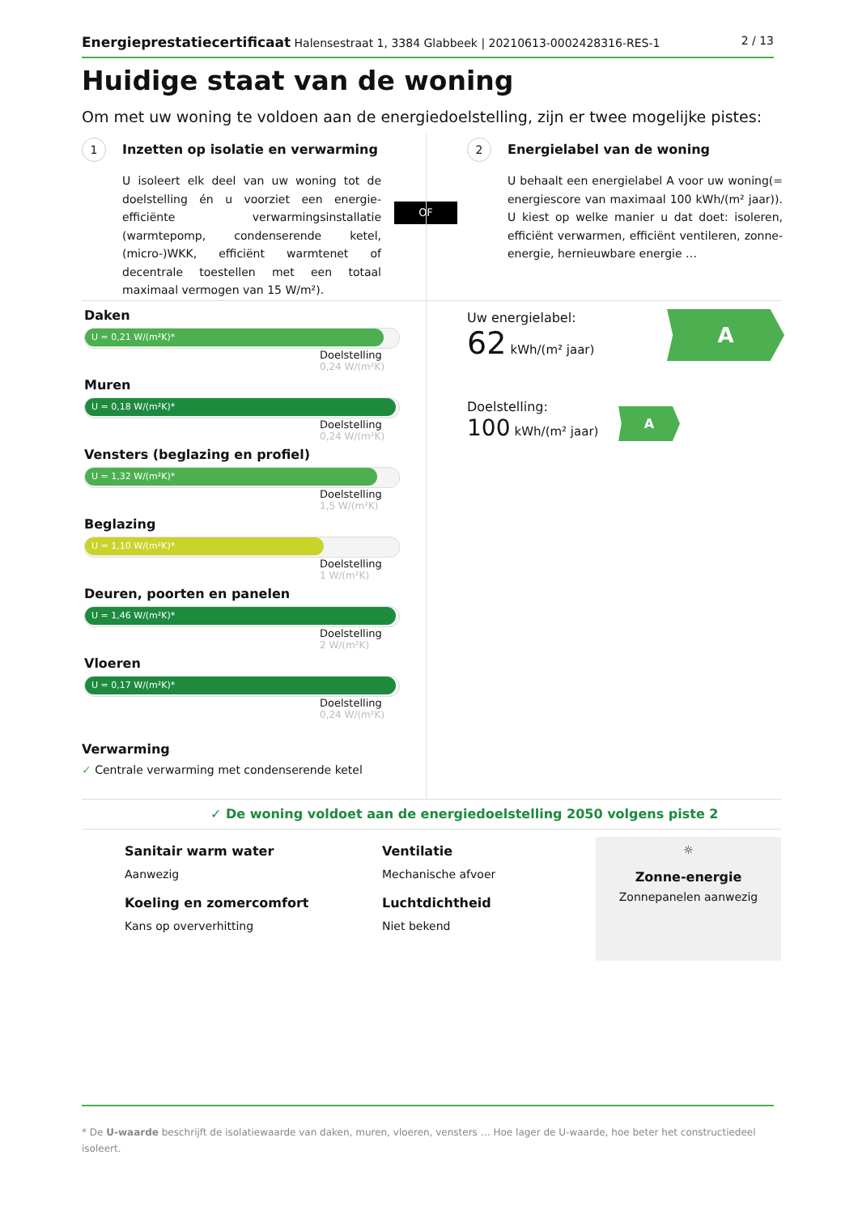Energieprestatiecertificaat Halensestraat 1, 3384 Glabbeek | 20210613-0002428316-RES-1 2 / 13
Huidige staat van de woning
Om met uw woning te voldoen aan de energiedoelstelling, zijn er twee mogelijke pistes:
1 Inzetten op isolatie en verwarming
U isoleert elk deel van uw woning tot de doelstelling én u voorziet een energie-efficiënte verwarmingsinstallatie (warmtepomp, condenserende ketel, (micro-)WKK, efficiënt warmtenet of decentrale toestellen met een totaal maximaal vermogen van 15 W/m²).
OF
2 Energielabel van de woning
U behaalt een energielabel A voor uw woning(= energiescore van maximaal 100 kWh/(m² jaar)). U kiest op welke manier u dat doet: isoleren, efficiënt verwarmen, efficiënt ventileren, zonne-energie, hernieuwbare energie …
Daken
U = 0,21 W/(m²K)*
Doelstelling
0,24 W/(m²K)
Muren
U = 0,18 W/(m²K)*
Doelstelling
0,24 W/(m²K)
Vensters (beglazing en profiel)
U = 1,32 W/(m²K)*
Doelstelling
1,5 W/(m²K)
Beglazing
U = 1,10 W/(m²K)*
Doelstelling
1 W/(m²K)
Deuren, poorten en panelen
U = 1,46 W/(m²K)*
Doelstelling
2 W/(m²K)
Vloeren
U = 0,17 W/(m²K)*
Doelstelling
0,24 W/(m²K)
Verwarming
✓ Centrale verwarming met condenserende ketel
Uw energielabel:
62 kWh/(m² jaar)
A
Doelstelling:
100 kWh/(m² jaar)
A
✓ De woning voldoet aan de energiedoelstelling 2050 volgens piste 2
Sanitair warm water
Aanwezig
Ventilatie
Mechanische afvoer
Koeling en zomercomfort
Kans op oververhitting
Luchtdichtheid
Niet bekend
☼
Zonne-energie
Zonnepanelen aanwezig
* De U-waarde beschrijft de isolatiewaarde van daken, muren, vloeren, vensters … Hoe lager de U-waarde, hoe beter het constructiedeel isoleert.